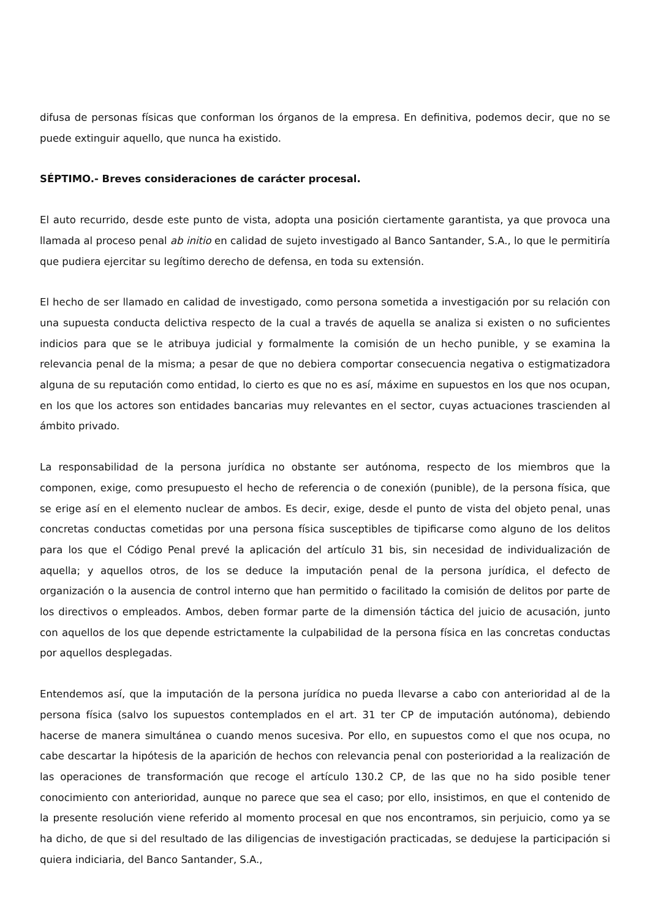difusa de personas físicas que conforman los órganos de la empresa. En definitiva, podemos decir, que no se puede extinguir aquello, que nunca ha existido.
SÉPTIMO.- Breves consideraciones de carácter procesal.
El auto recurrido, desde este punto de vista, adopta una posición ciertamente garantista, ya que provoca una llamada al proceso penal ab initio en calidad de sujeto investigado al Banco Santander, S.A., lo que le permitiría que pudiera ejercitar su legítimo derecho de defensa, en toda su extensión.
El hecho de ser llamado en calidad de investigado, como persona sometida a investigación por su relación con una supuesta conducta delictiva respecto de la cual a través de aquella se analiza si existen o no suficientes indicios para que se le atribuya judicial y formalmente la comisión de un hecho punible, y se examina la relevancia penal de la misma; a pesar de que no debiera comportar consecuencia negativa o estigmatizadora alguna de su reputación como entidad, lo cierto es que no es así, máxime en supuestos en los que nos ocupan, en los que los actores son entidades bancarias muy relevantes en el sector, cuyas actuaciones trascienden al ámbito privado.
La responsabilidad de la persona jurídica no obstante ser autónoma, respecto de los miembros que la componen, exige, como presupuesto el hecho de referencia o de conexión (punible), de la persona física, que se erige así en el elemento nuclear de ambos. Es decir, exige, desde el punto de vista del objeto penal, unas concretas conductas cometidas por una persona física susceptibles de tipificarse como alguno de los delitos para los que el Código Penal prevé la aplicación del artículo 31 bis, sin necesidad de individualización de aquella; y aquellos otros, de los se deduce la imputación penal de la persona jurídica, el defecto de organización o la ausencia de control interno que han permitido o facilitado la comisión de delitos por parte de los directivos o empleados. Ambos, deben formar parte de la dimensión táctica del juicio de acusación, junto con aquellos de los que depende estrictamente la culpabilidad de la persona física en las concretas conductas por aquellos desplegadas.
Entendemos así, que la imputación de la persona jurídica no pueda llevarse a cabo con anterioridad al de la persona física (salvo los supuestos contemplados en el art. 31 ter CP de imputación autónoma), debiendo hacerse de manera simultánea o cuando menos sucesiva. Por ello, en supuestos como el que nos ocupa, no cabe descartar la hipótesis de la aparición de hechos con relevancia penal con posterioridad a la realización de las operaciones de transformación que recoge el artículo 130.2 CP, de las que no ha sido posible tener conocimiento con anterioridad, aunque no parece que sea el caso; por ello, insistimos, en que el contenido de la presente resolución viene referido al momento procesal en que nos encontramos, sin perjuicio, como ya se ha dicho, de que si del resultado de las diligencias de investigación practicadas, se dedujese la participación si quiera indiciaria, del Banco Santander, S.A.,